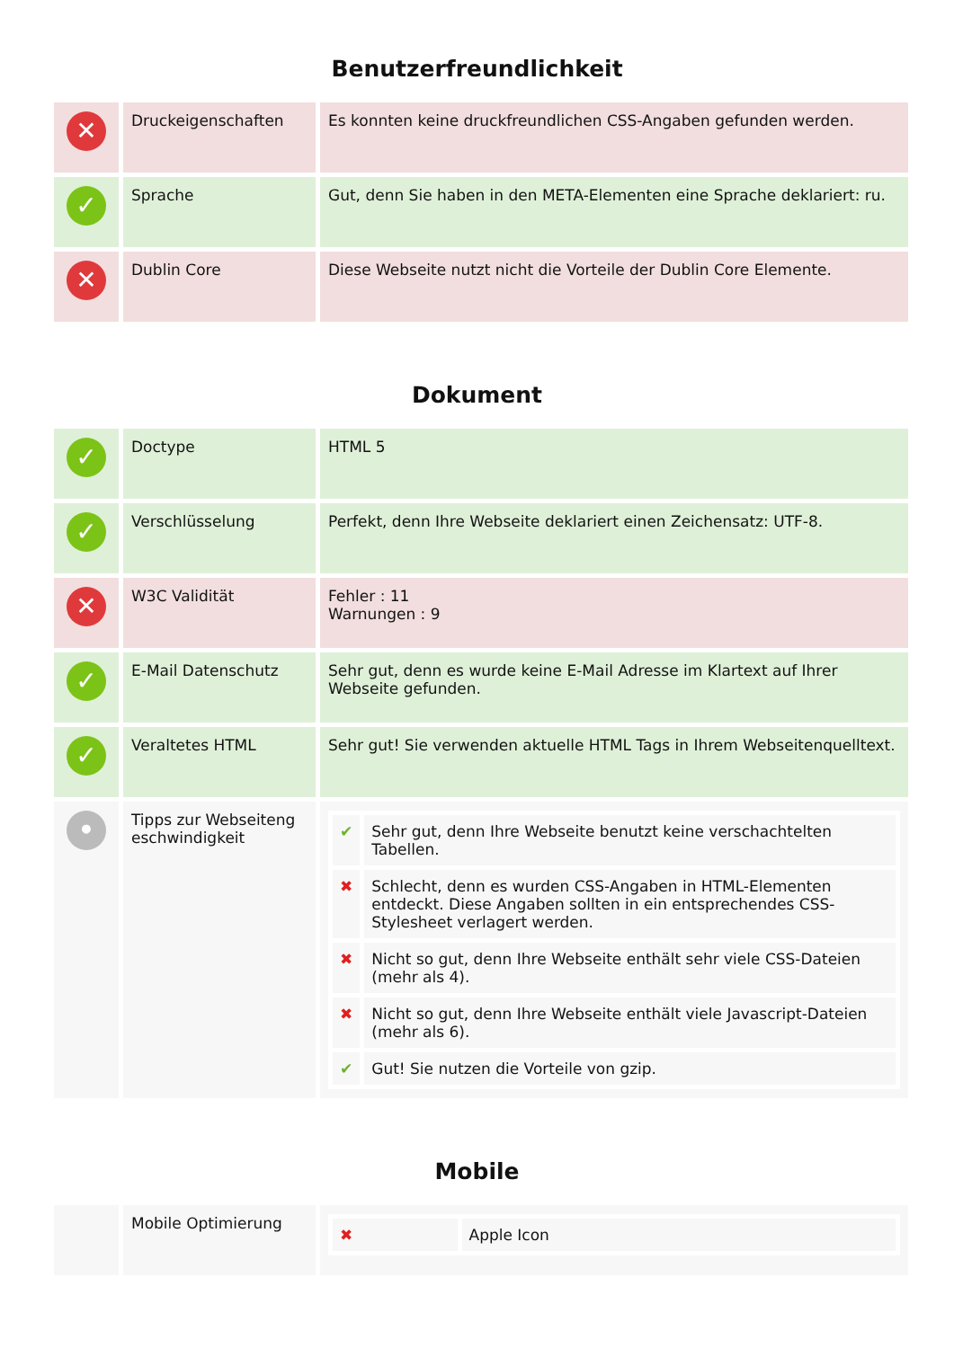Benutzerfreundlichkeit
| ✕ | Druckeigenschaften | Es konnten keine druckfreundlichen CSS-Angaben gefunden werden. |
| ✓ | Sprache | Gut, denn Sie haben in den META-Elementen eine Sprache deklariert: ru. |
| ✕ | Dublin Core | Diese Webseite nutzt nicht die Vorteile der Dublin Core Elemente. |
Dokument
| ✓ | Doctype | HTML 5 |
| ✓ | Verschlüsselung | Perfekt, denn Ihre Webseite deklariert einen Zeichensatz: UTF-8. |
| ✕ | W3C Validität | Fehler : 11 Warnungen : 9 |
| ✓ | E-Mail Datenschutz | Sehr gut, denn es wurde keine E-Mail Adresse im Klartext auf Ihrer Webseite gefunden. |
| ✓ | Veraltetes HTML | Sehr gut! Sie verwenden aktuelle HTML Tags in Ihrem Webseitenquelltext. |
| • | Tipps zur Webseiteng eschwindigkeit | / ✔ / Sehr gut, denn Ihre Webseite benutzt keine verschachtelten Tabellen. / / ✖ / Schlecht, denn es wurden CSS-Angaben in HTML-Elementen entdeckt. Diese Angaben sollten in ein entsprechendes CSS-Stylesheet verlagert werden. / / ✖ / Nicht so gut, denn Ihre Webseite enthält sehr viele CSS-Dateien (mehr als 4). / / ✖ / Nicht so gut, denn Ihre Webseite enthält viele Javascript-Dateien (mehr als 6). / / ✔ / Gut! Sie nutzen die Vorteile von gzip. / |
Mobile
| | Mobile Optimierung | / ✖ / Apple Icon / |